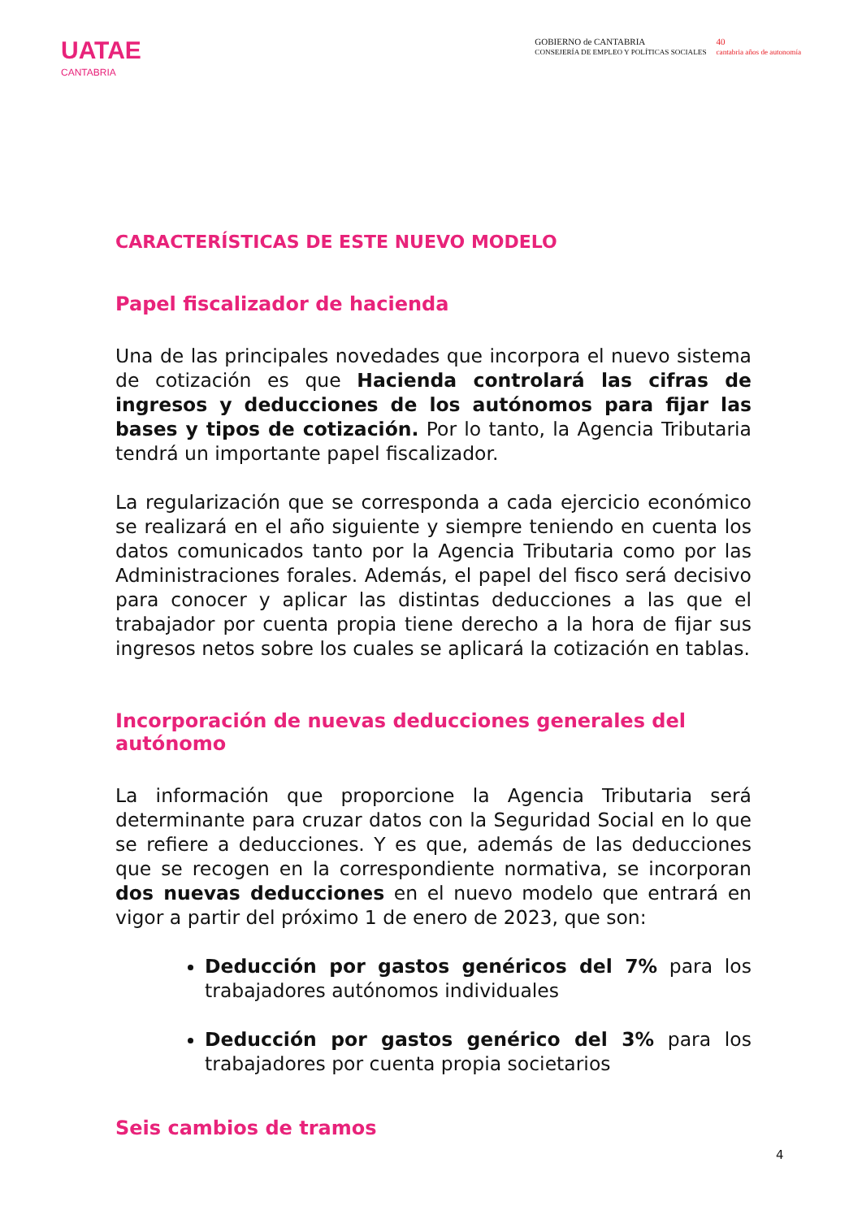UATAE
CANTABRIA
GOBIERNO de CANTABRIA
CONSEJERÍA DE EMPLEO Y POLÍTICAS SOCIALES
40
cantabria años de autonomía
CARACTERÍSTICAS DE ESTE NUEVO MODELO
Papel fiscalizador de hacienda
Una de las principales novedades que incorpora el nuevo sistema de cotización es que Hacienda controlará las cifras de ingresos y deducciones de los autónomos para fijar las bases y tipos de cotización. Por lo tanto, la Agencia Tributaria tendrá un importante papel fiscalizador.
La regularización que se corresponda a cada ejercicio económico se realizará en el año siguiente y siempre teniendo en cuenta los datos comunicados tanto por la Agencia Tributaria como por las Administraciones forales. Además, el papel del fisco será decisivo para conocer y aplicar las distintas deducciones a las que el trabajador por cuenta propia tiene derecho a la hora de fijar sus ingresos netos sobre los cuales se aplicará la cotización en tablas.
Incorporación de nuevas deducciones generales del autónomo
La información que proporcione la Agencia Tributaria será determinante para cruzar datos con la Seguridad Social en lo que se refiere a deducciones. Y es que, además de las deducciones que se recogen en la correspondiente normativa, se incorporan dos nuevas deducciones en el nuevo modelo que entrará en vigor a partir del próximo 1 de enero de 2023, que son:
Deducción por gastos genéricos del 7% para los trabajadores autónomos individuales
Deducción por gastos genérico del 3% para los trabajadores por cuenta propia societarios
Seis cambios de tramos
4